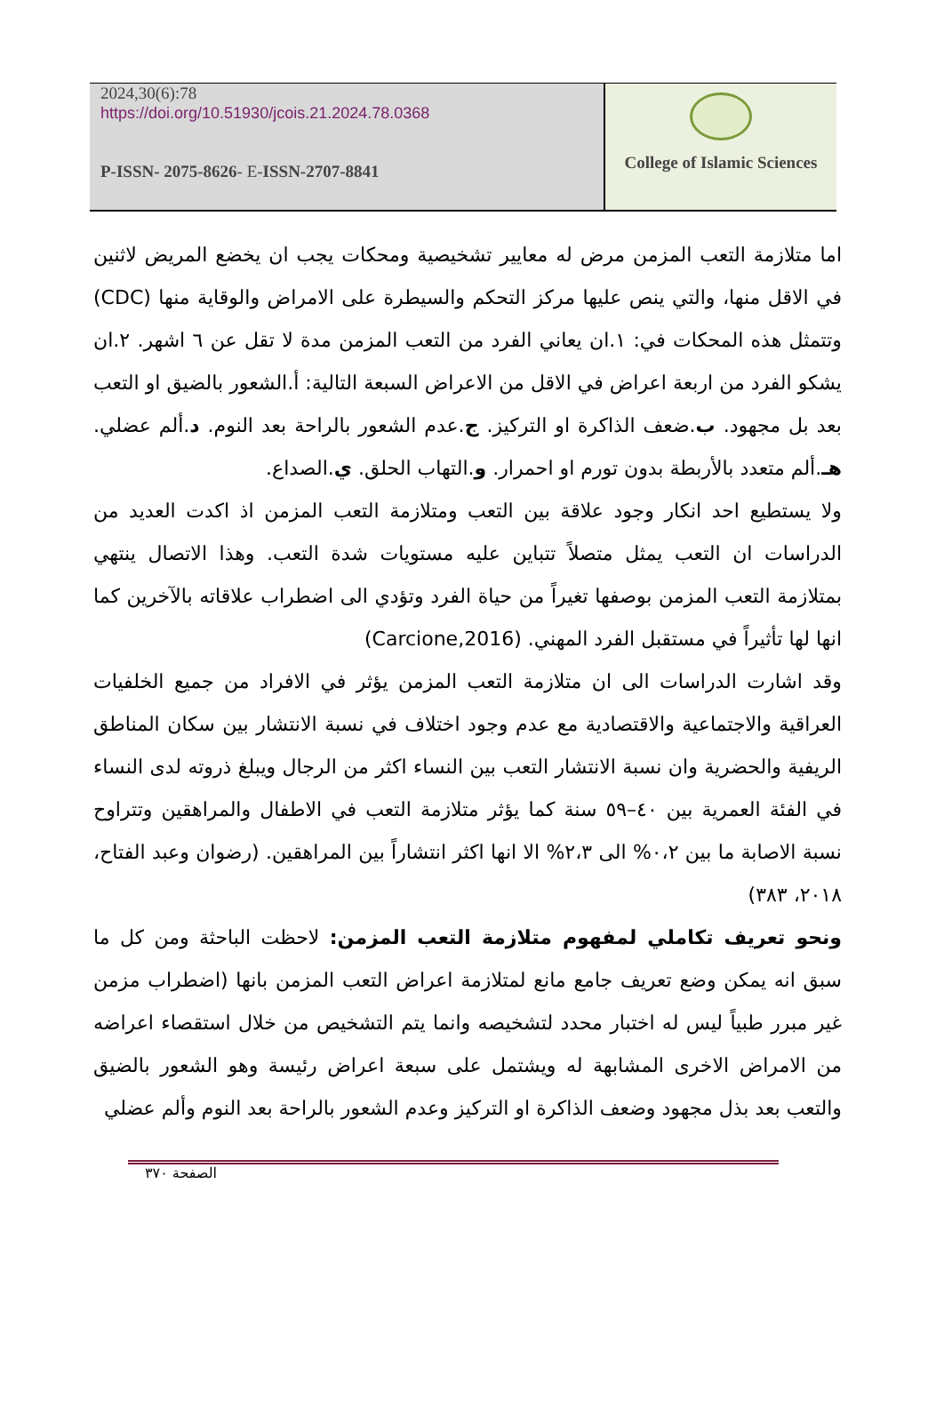2024,30(6):78
https://doi.org/10.51930/jcois.21.2024.78.0368
P-ISSN- 2075-8626- E-ISSN-2707-8841
College of Islamic Sciences
اما متلازمة التعب المزمن مرض له معايير تشخيصية ومحكات يجب ان يخضع المريض لاثنين في الاقل منها، والتي ينص عليها مركز التحكم والسيطرة على الامراض والوقاية منها (CDC) وتتمثل هذه المحكات في: ١.ان يعاني الفرد من التعب المزمن مدة لا تقل عن ٦ اشهر. ٢.ان يشكو الفرد من اربعة اعراض في الاقل من الاعراض السبعة التالية: أ.الشعور بالضيق او التعب بعد بل مجهود. ب.ضعف الذاكرة او التركيز. ج.عدم الشعور بالراحة بعد النوم. د.ألم عضلي. هـ.ألم متعدد بالأربطة بدون تورم او احمرار. و.التهاب الحلق. ي.الصداع.
ولا يستطيع احد انكار وجود علاقة بين التعب ومتلازمة التعب المزمن اذ اكدت العديد من الدراسات ان التعب يمثل متصلاً تتباين عليه مستويات شدة التعب. وهذا الاتصال ينتهي بمتلازمة التعب المزمن بوصفها تغيراً من حياة الفرد وتؤدي الى اضطراب علاقاته بالآخرين كما انها لها تأثيراً في مستقبل الفرد المهني. (Carcione,2016)
وقد اشارت الدراسات الى ان متلازمة التعب المزمن يؤثر في الافراد من جميع الخلفيات العراقية والاجتماعية والاقتصادية مع عدم وجود اختلاف في نسبة الانتشار بين سكان المناطق الريفية والحضرية وان نسبة الانتشار التعب بين النساء اكثر من الرجال ويبلغ ذروته لدى النساء في الفئة العمرية بين ٤٠–٥٩ سنة كما يؤثر متلازمة التعب في الاطفال والمراهقين وتتراوح نسبة الاصابة ما بين ٠،٢% الى ٢،٣% الا انها اكثر انتشاراً بين المراهقين. (رضوان وعبد الفتاح، ٢٠١٨، ٣٨٣)
ونحو تعريف تكاملي لمفهوم متلازمة التعب المزمن: لاحظت الباحثة ومن كل ما سبق انه يمكن وضع تعريف جامع مانع لمتلازمة اعراض التعب المزمن بانها (اضطراب مزمن غير مبرر طبياً ليس له اختبار محدد لتشخيصه وانما يتم التشخيص من خلال استقصاء اعراضه من الامراض الاخرى المشابهة له ويشتمل على سبعة اعراض رئيسة وهو الشعور بالضيق والتعب بعد بذل مجهود وضعف الذاكرة او التركيز وعدم الشعور بالراحة بعد النوم وألم عضلي
الصفحة ٣٧٠